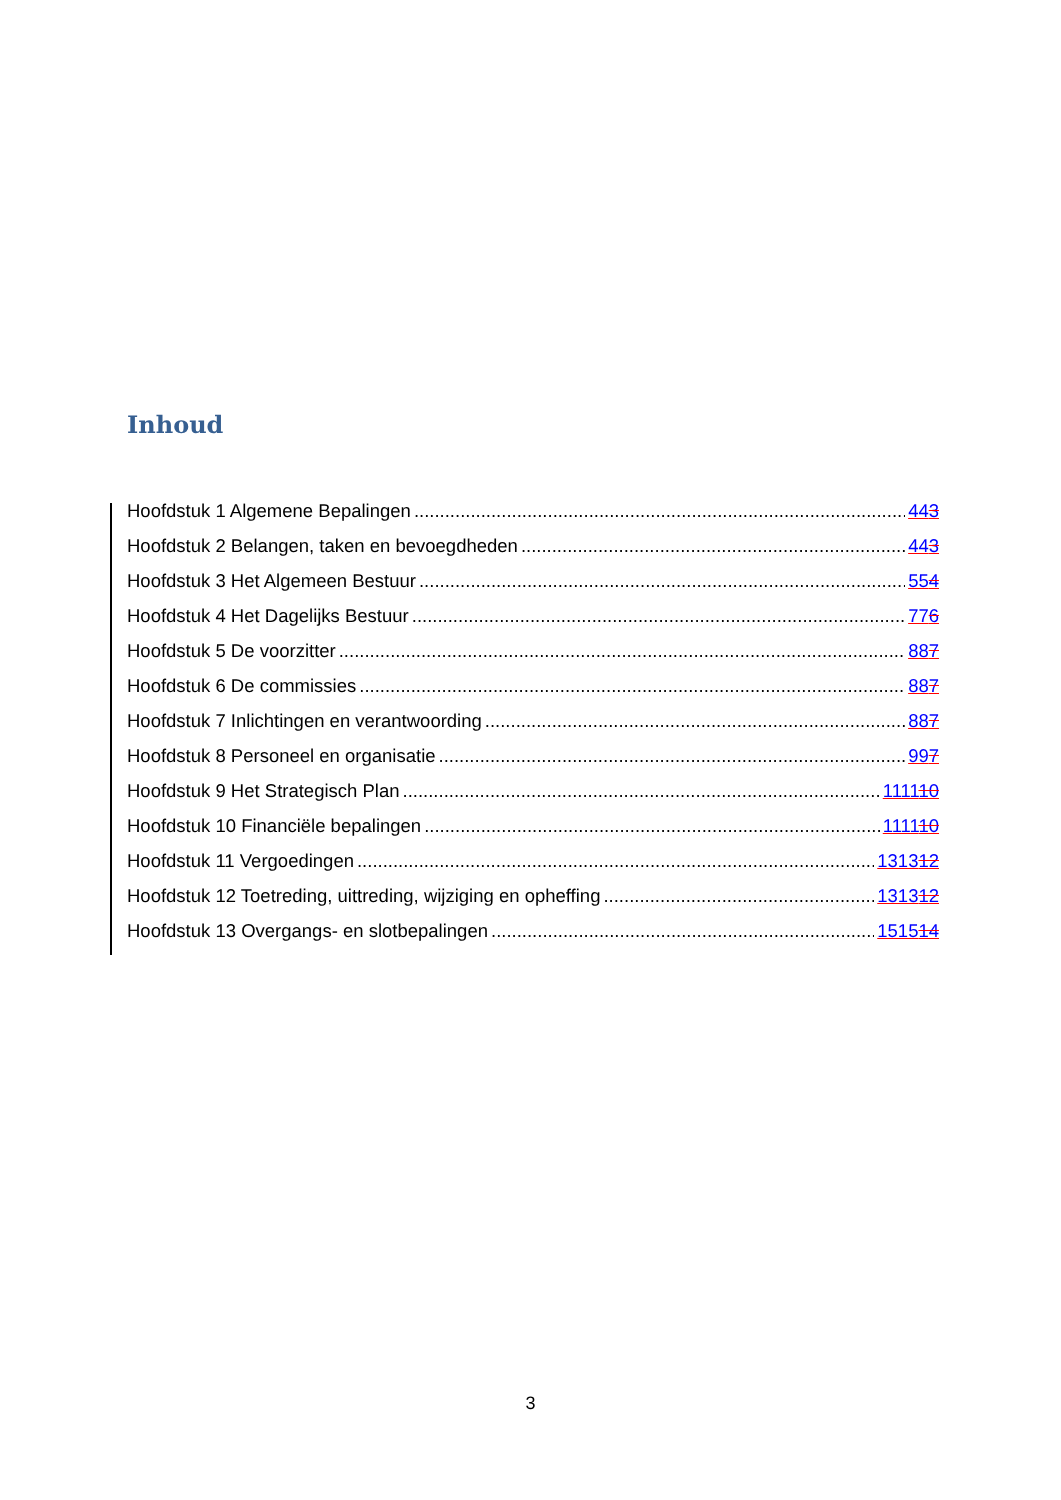Inhoud
Hoofdstuk 1 Algemene Bepalingen 443
Hoofdstuk 2 Belangen, taken en bevoegdheden 443
Hoofdstuk 3 Het Algemeen Bestuur 554
Hoofdstuk 4 Het Dagelijks Bestuur 776
Hoofdstuk 5 De voorzitter 887
Hoofdstuk 6 De commissies 887
Hoofdstuk 7 Inlichtingen en verantwoording 887
Hoofdstuk 8 Personeel en organisatie 997
Hoofdstuk 9 Het Strategisch Plan 111110
Hoofdstuk 10 Financiële bepalingen 111110
Hoofdstuk 11 Vergoedingen 131312
Hoofdstuk 12 Toetreding, uittreding, wijziging en opheffing 131312
Hoofdstuk 13 Overgangs- en slotbepalingen 151514
3